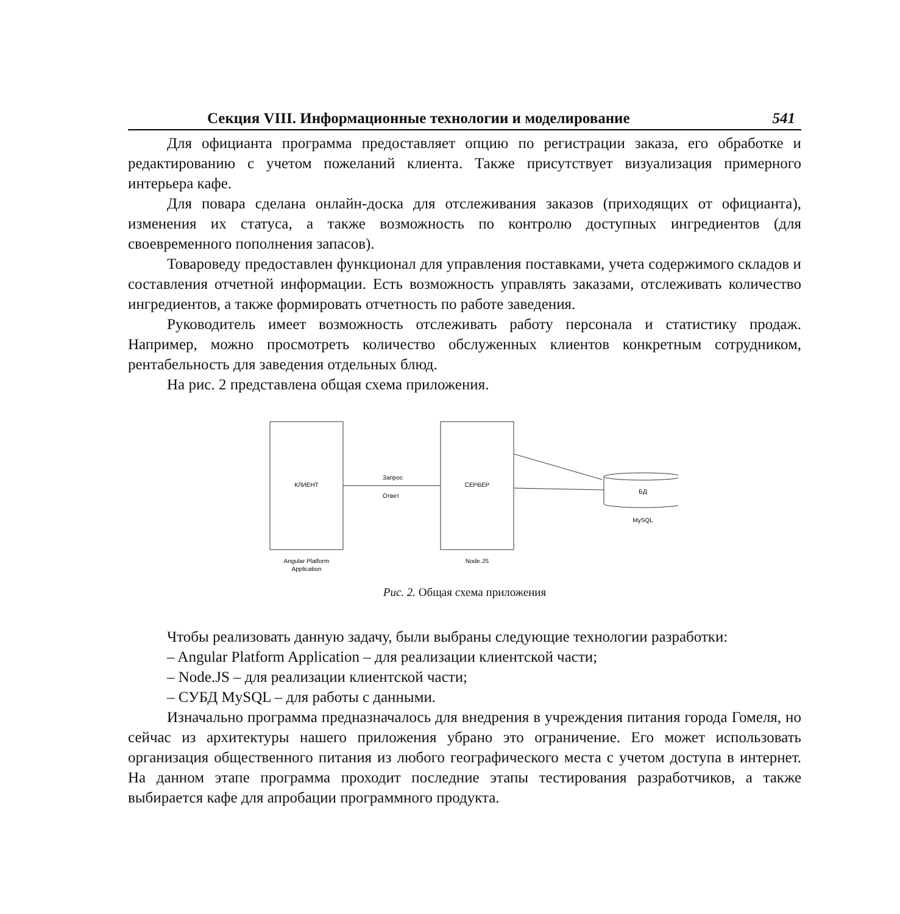Секция VIII. Информационные технологии и моделирование 541
Для официанта программа предоставляет опцию по регистрации заказа, его обработке и редактированию с учетом пожеланий клиента. Также присутствует визуализация примерного интерьера кафе.
Для повара сделана онлайн-доска для отслеживания заказов (приходящих от официанта), изменения их статуса, а также возможность по контролю доступных ингредиентов (для своевременного пополнения запасов).
Товароведу предоставлен функционал для управления поставками, учета содержимого складов и составления отчетной информации. Есть возможность управлять заказами, отслеживать количество ингредиентов, а также формировать отчетность по работе заведения.
Руководитель имеет возможность отслеживать работу персонала и статистику продаж. Например, можно просмотреть количество обслуженных клиентов конкретным сотрудником, рентабельность для заведения отдельных блюд.
На рис. 2 представлена общая схема приложения.
КЛИЕНТ
СЕРВЕР
Запрос
Ответ
БД
MySQL
Angular Platform
Application
Node.JS
Рис. 2. Общая схема приложения
Чтобы реализовать данную задачу, были выбраны следующие технологии разработки:
– Angular Platform Application – для реализации клиентской части;
– Node.JS – для реализации клиентской части;
– СУБД MySQL – для работы с данными.
Изначально программа предназначалось для внедрения в учреждения питания города Гомеля, но сейчас из архитектуры нашего приложения убрано это ограничение. Его может использовать организация общественного питания из любого географического места с учетом доступа в интернет. На данном этапе программа проходит последние этапы тестирования разработчиков, а также выбирается кафе для апробации программного продукта.